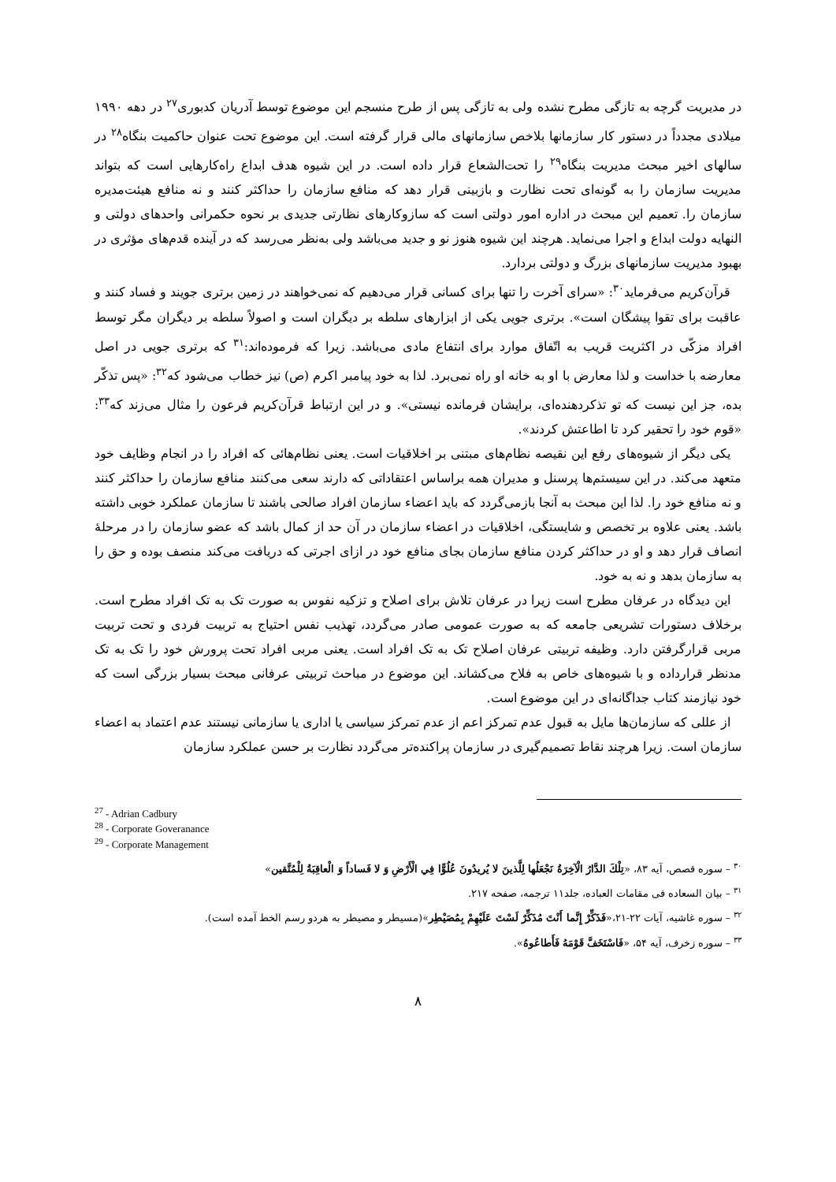در مدیریت گرچه به تازگی مطرح نشده ولی به تازگی پس از طرح منسجم این موضوع توسط آدریان کدبوری<sup>۲۷</sup> در دهه ۱۹۹۰ میلادی مجدداً در دستور کار سازمانها بلاخص سازمانهای مالی قرار گرفته است. این موضوع تحت عنوان حاکمیت بنگاه<sup>۲۸</sup> در سالهای اخیر مبحث مدیریت بنگاه<sup>۲۹</sup> را تحت‌الشعاع قرار داده است. در این شیوه هدف ابداع راه‌کارهایی است که بتواند مدیریت سازمان را به گونه‌ای تحت نظارت و بازبینی قرار دهد که منافع سازمان را حداکثر کنند و نه منافع هیئت‌مدیره سازمان را. تعمیم این مبحث در اداره امور دولتی است که سازوکارهای نظارتی جدیدی بر نحوه حکمرانی واحدهای دولتی و النهایه دولت ابداع و اجرا می‌نماید. هرچند این شیوه هنوز نو و جدید می‌باشد ولی به‌نظر می‌رسد که در آینده قدم‌های مؤثری در بهبود مدیریت سازمانهای بزرگ و دولتی بردارد.
قرآن‌کریم می‌فرماید<sup>۳۰</sup>: «سرای آخرت را تنها برای کسانی قرار می‌دهیم که نمی‌خواهند در زمین برتری جویند و فساد کنند و عاقبت برای تقوا پیشگان است». برتری جویی یکی از ابزارهای سلطه بر دیگران است و اصولاً سلطه بر دیگران مگر توسط افراد مزکّی در اکثریت قریب به اتّفاق موارد برای انتفاع مادی می‌باشد. زیرا که فرموده‌اند:<sup>۳۱</sup> که برتری جویی در اصل معارضه با خداست و لذا معارض با او به خانه او راه نمی‌برد. لذا به خود پیامبر اکرم (ص) نیز خطاب می‌شود که<sup>۳۲</sup>: «پس تذکّر بده، جز این نیست که تو تذکردهنده‌ای، برایشان فرمانده نیستی». و در این ارتباط قرآن‌کریم فرعون را مثال می‌زند که<sup>۳۳</sup>: «قوم خود را تحقیر کرد تا اطاعتش کردند».
یکی دیگر از شیوه‌های رفع این نقیصه نظام‌های مبتنی بر اخلاقیات است. یعنی نظام‌هائی که افراد را در انجام وظایف خود متعهد می‌کند. در این سیستم‌ها پرسنل و مدیران همه براساس اعتقاداتی که دارند سعی می‌کنند منافع سازمان را حداکثر کنند و نه منافع خود را. لذا این مبحث به آنجا بازمی‌گردد که باید اعضاء سازمان افراد صالحی باشند تا سازمان عملکرد خوبی داشته باشد. یعنی علاوه بر تخصص و شایستگی، اخلاقیات در اعضاء سازمان در آن حد از کمال باشد که عضو سازمان را در مرحلهٔ انصاف قرار دهد و او در حداکثر کردن منافع سازمان بجای منافع خود در ازای اجرتی که دریافت می‌کند منصف بوده و حق را به سازمان بدهد و نه به خود.
این دیدگاه در عرفان مطرح است زیرا در عرفان تلاش برای اصلاح و تزکیه نفوس به صورت تک به تک افراد مطرح است. برخلاف دستورات تشریعی جامعه که به صورت عمومی صادر می‌گردد، تهذیب نفس احتیاج به تربیت فردی و تحت تربیت مربی قرارگرفتن دارد. وظیفه تربیتی عرفان اصلاح تک به تک افراد است. یعنی مربی افراد تحت پرورش خود را تک به تک مدنظر قرارداده و با شیوه‌های خاص به فلاح می‌کشاند. این موضوع در مباحث تربیتی عرفانی مبحث بسیار بزرگی است که خود نیازمند کتاب جداگانه‌ای در این موضوع است.
از عللی که سازمان‌ها مایل به قبول عدم تمرکز اعم از عدم تمرکز سیاسی یا اداری یا سازمانی نیستند عدم اعتماد به اعضاء سازمان است. زیرا هرچند نقاط تصمیم‌گیری در سازمان پراکنده‌تر می‌گردد نظارت بر حسن عملکرد سازمان
<sup>27</sup> - Adrian Cadbury
<sup>28</sup> - Corporate Goveranance
<sup>29</sup> - Corporate Management
<sup>۳۰</sup> – سوره قصص، آیه ۸۳، «تِلْكَ الدَّارُ الْآخِرَةُ نَجْعَلُها لِلَّذينَ لا يُريدُونَ عُلُوًّا فِي الْأَرْضِ وَ لا فَساداً وَ الْعاقِبَةُ لِلْمُتَّقين»
<sup>۳۱</sup> – بیان السعاده فی مقامات العباده، جلد۱۱ ترجمه، صفحه ۲۱۷.
<sup>۳۲</sup> – سوره غاشیه، آیات ۲۲-۲۱،«فَذَكِّرْ إِنَّما أَنْتَ مُذَكِّرٌ لَسْتَ عَلَيْهِمْ بِمُصَيْطِر»(مسیطر و مصیطر به هردو رسم الخط آمده است).
<sup>۳۳</sup> – سوره زخرف، آیه ۵۴، «فَاسْتَخَفَّ قَوْمَهُ فَأَطاعُوهُ».
۸